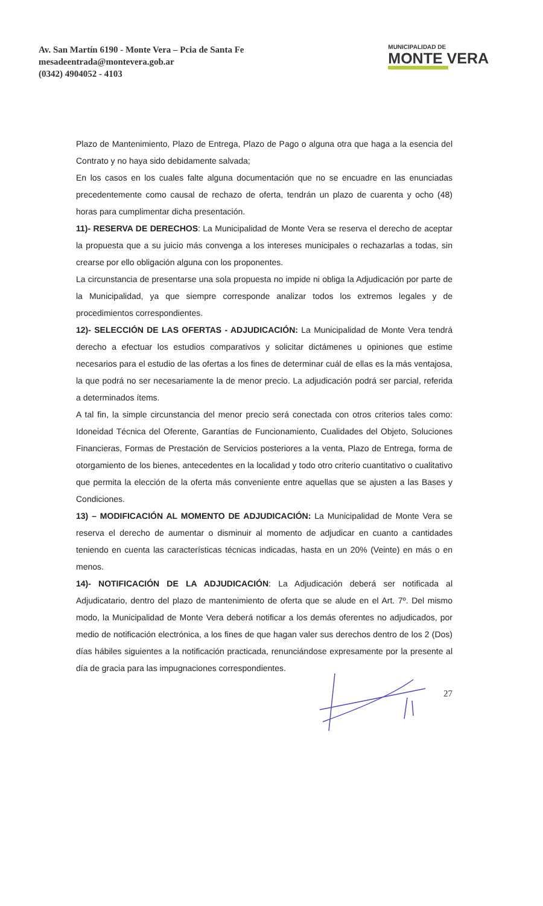Av. San Martín 6190 - Monte Vera – Pcia de Santa Fe
mesadeentrada@montevera.gob.ar
(0342) 4904052 - 4103
MUNICIPALIDAD DE
MONTE VERA
Plazo de Mantenimiento, Plazo de Entrega, Plazo de Pago o alguna otra que haga a la esencia del Contrato y no haya sido debidamente salvada;
En los casos en los cuales falte alguna documentación que no se encuadre en las enunciadas precedentemente como causal de rechazo de oferta, tendrán un plazo de cuarenta y ocho (48) horas para cumplimentar dicha presentación.
11)- RESERVA DE DERECHOS: La Municipalidad de Monte Vera se reserva el derecho de aceptar la propuesta que a su juicio más convenga a los intereses municipales o rechazarlas a todas, sin crearse por ello obligación alguna con los proponentes.
La circunstancia de presentarse una sola propuesta no impide ni obliga la Adjudicación por parte de la Municipalidad, ya que siempre corresponde analizar todos los extremos legales y de procedimientos correspondientes.
12)- SELECCIÓN DE LAS OFERTAS - ADJUDICACIÓN: La Municipalidad de Monte Vera tendrá derecho a efectuar los estudios comparativos y solicitar dictámenes u opiniones que estime necesarios para el estudio de las ofertas a los fines de determinar cuál de ellas es la más ventajosa, la que podrá no ser necesariamente la de menor precio. La adjudicación podrá ser parcial, referida a determinados ítems.
A tal fin, la simple circunstancia del menor precio será conectada con otros criterios tales como: Idoneidad Técnica del Oferente, Garantías de Funcionamiento, Cualidades del Objeto, Soluciones Financieras, Formas de Prestación de Servicios posteriores a la venta, Plazo de Entrega, forma de otorgamiento de los bienes, antecedentes en la localidad y todo otro criterio cuantitativo o cualitativo que permita la elección de la oferta más conveniente entre aquellas que se ajusten a las Bases y Condiciones.
13) – MODIFICACIÓN AL MOMENTO DE ADJUDICACIÓN: La Municipalidad de Monte Vera se reserva el derecho de aumentar o disminuir al momento de adjudicar en cuanto a cantidades teniendo en cuenta las características técnicas indicadas, hasta en un 20% (Veinte) en más o en menos.
14)- NOTIFICACIÓN DE LA ADJUDICACIÓN: La Adjudicación deberá ser notificada al Adjudicatario, dentro del plazo de mantenimiento de oferta que se alude en el Art. 7º. Del mismo modo, la Municipalidad de Monte Vera deberá notificar a los demás oferentes no adjudicados, por medio de notificación electrónica, a los fines de que hagan valer sus derechos dentro de los 2 (Dos) días hábiles siguientes a la notificación practicada, renunciándose expresamente por la presente al día de gracia para las impugnaciones correspondientes.
27